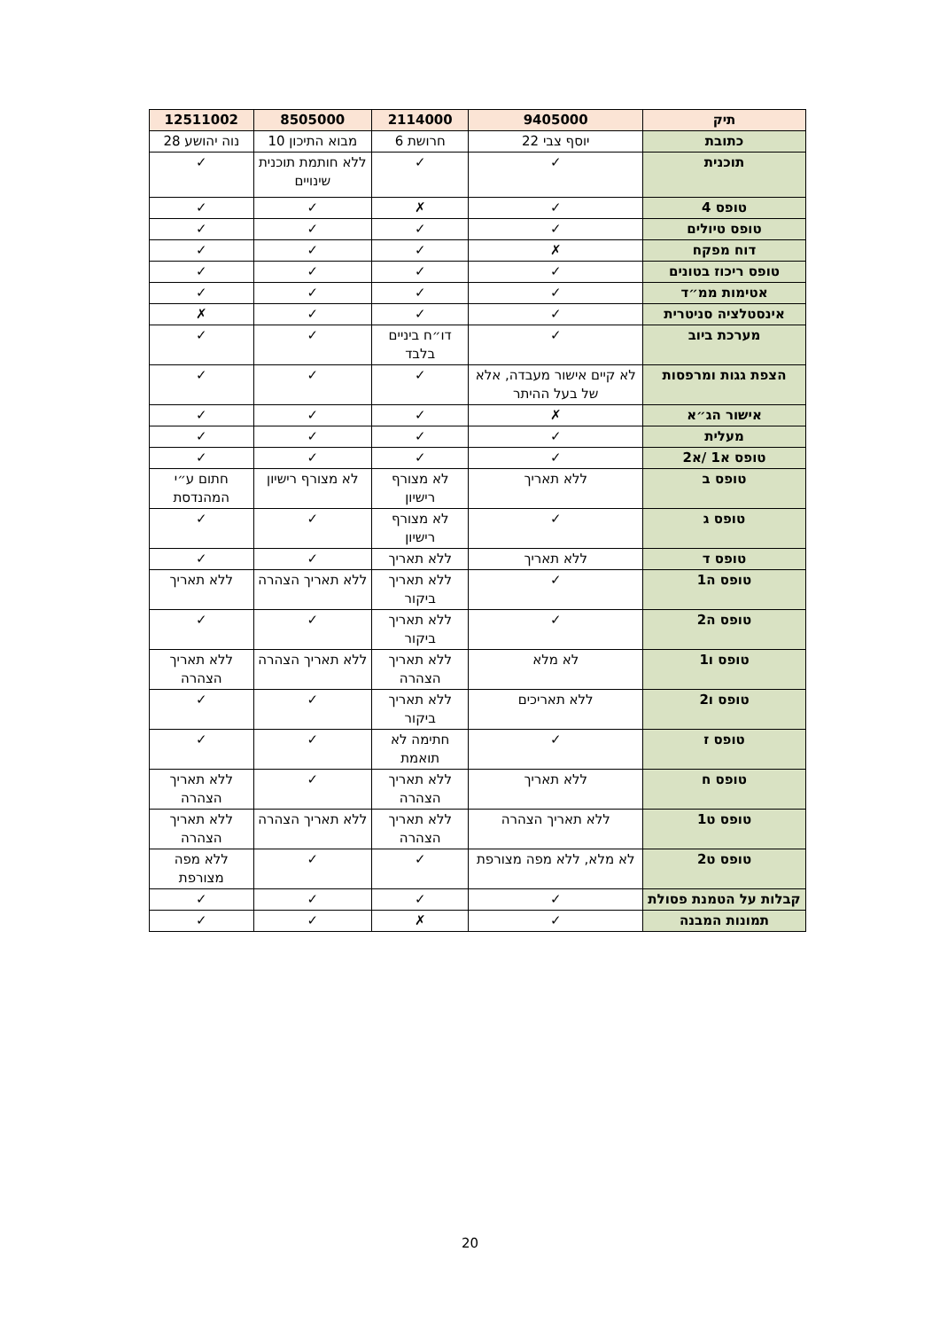| תיק | 9405000 | 2114000 | 8505000 | 12511002 |
| --- | --- | --- | --- | --- |
| כתובת | יוסף צבי 22 | חרושת 6 | מבוא התיכון 10 | נוה יהושע 28 |
| תוכנית | ✓ | ✓ | ללא חותמת תוכנית שינויים | ✓ |
| טופס 4 | ✓ | ✗ | ✓ | ✓ |
| טופס טיולים | ✓ | ✓ | ✓ | ✓ |
| דוח מפקח | ✗ | ✓ | ✓ | ✓ |
| טופס ריכוז בטונים | ✓ | ✓ | ✓ | ✓ |
| אטימות ממ״ד | ✓ | ✓ | ✓ | ✓ |
| אינסטלציה סניטרית | ✓ | ✓ | ✓ | ✗ |
| מערכת ביוב | ✓ | דו״ח ביניים בלבד | ✓ | ✓ |
| הצפת גגות ומרפסות | לא קיים אישור מעבדה, אלא של בעל ההיתר | ✓ | ✓ | ✓ |
| אישור הג״א | ✗ | ✓ | ✓ | ✓ |
| מעלית | ✓ | ✓ | ✓ | ✓ |
| טופס א1 /א2 | ✓ | ✓ | ✓ | ✓ |
| טופס ב | ללא תאריך | לא מצורף רישיון | לא מצורף רישיון | חתום ע״י המהנדסת |
| טופס ג | ✓ | לא מצורף רישיון | ✓ | ✓ |
| טופס ד | ללא תאריך | ללא תאריך | ✓ | ✓ |
| טופס ה1 | ✓ | ללא תאריך ביקור | ללא תאריך הצהרה | ללא תאריך |
| טופס ה2 | ✓ | ללא תאריך ביקור | ✓ | ✓ |
| טופס ו1 | לא מלא | ללא תאריך הצהרה | ללא תאריך הצהרה | ללא תאריך הצהרה |
| טופס ו2 | ללא תאריכים | ללא תאריך ביקור | ✓ | ✓ |
| טופס ז | ✓ | חתימה לא תואמת | ✓ | ✓ |
| טופס ח | ללא תאריך | ללא תאריך הצהרה | ✓ | ללא תאריך הצהרה |
| טופס ט1 | ללא תאריך הצהרה | ללא תאריך הצהרה | ללא תאריך הצהרה | ללא תאריך הצהרה |
| טופס ט2 | לא מלא, ללא מפה מצורפת | ✓ | ✓ | ללא מפה מצורפת |
| קבלות על הטמנת פסולת | ✓ | ✓ | ✓ | ✓ |
| תמונות המבנה | ✓ | ✗ | ✓ | ✓ |
20